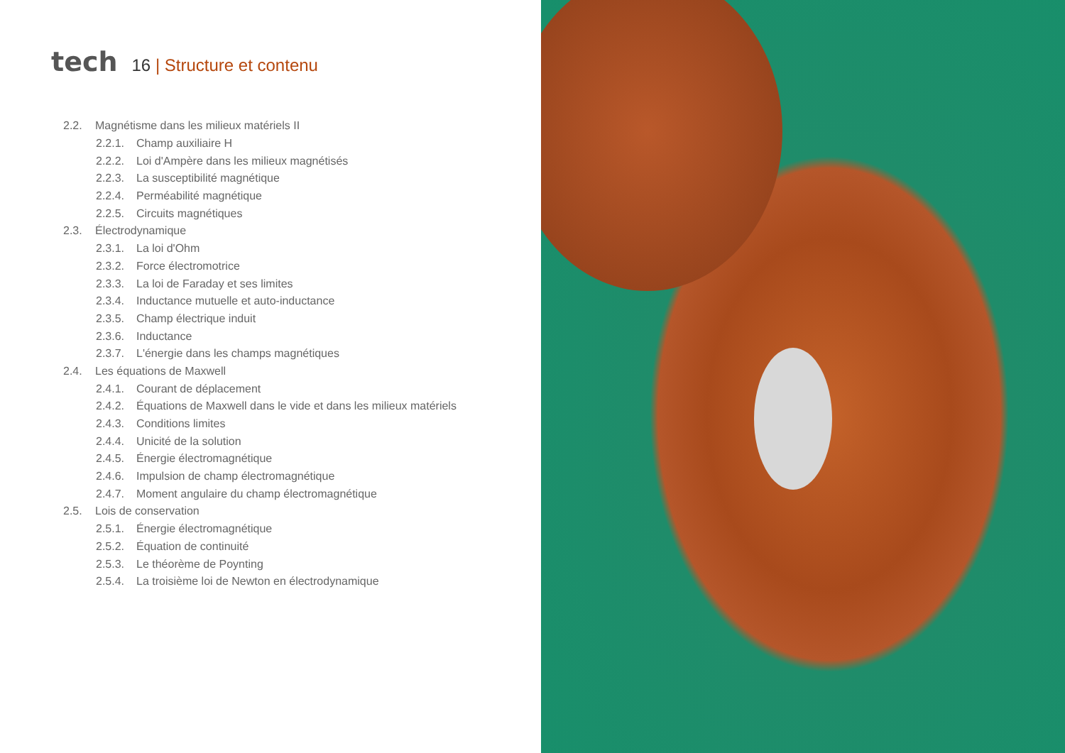tech
16 | Structure et contenu
2.2. Magnétisme dans les milieux matériels II
2.2.1. Champ auxiliaire H
2.2.2. Loi d'Ampère dans les milieux magnétisés
2.2.3. La susceptibilité magnétique
2.2.4. Perméabilité magnétique
2.2.5. Circuits magnétiques
2.3. Électrodynamique
2.3.1. La loi d'Ohm
2.3.2. Force électromotrice
2.3.3. La loi de Faraday et ses limites
2.3.4. Inductance mutuelle et auto-inductance
2.3.5. Champ électrique induit
2.3.6. Inductance
2.3.7. L'énergie dans les champs magnétiques
2.4. Les équations de Maxwell
2.4.1. Courant de déplacement
2.4.2. Équations de Maxwell dans le vide et dans les milieux matériels
2.4.3. Conditions limites
2.4.4. Unicité de la solution
2.4.5. Énergie électromagnétique
2.4.6. Impulsion de champ électromagnétique
2.4.7. Moment angulaire du champ électromagnétique
2.5. Lois de conservation
2.5.1. Énergie électromagnétique
2.5.2. Équation de continuité
2.5.3. Le théorème de Poynting
2.5.4. La troisième loi de Newton en électrodynamique